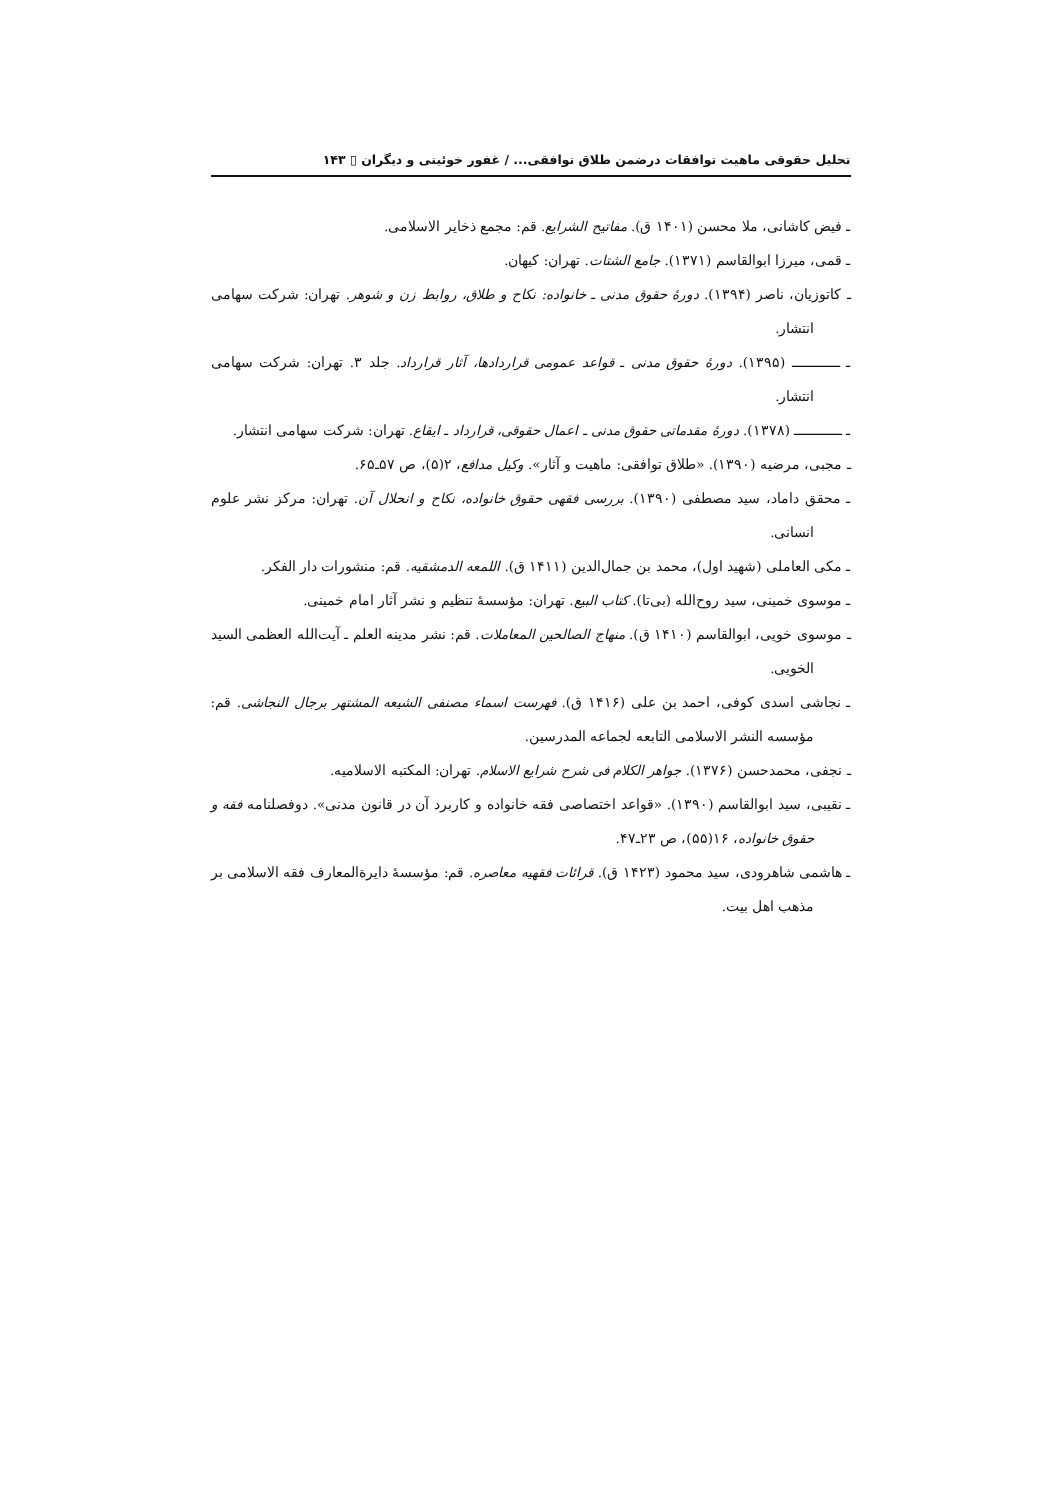تحلیل حقوقی ماهیت توافقات درضمن طلاق توافقی... / غفور خوئینی و دیگران ▯ ۱۴۳
ـ فیض کاشانی، ملا محسن (۱۴۰۱ ق). مفاتیح الشرایع. قم: مجمع ذخایر الاسلامی.
ـ قمی، میرزا ابوالقاسم (۱۳۷۱). جامع الشتات. تهران: کیهان.
ـ کاتوزیان، ناصر (۱۳۹۴). دورهٔ حقوق مدنی ـ خانواده: نکاح و طلاق، روابط زن و شوهر. تهران: شرکت سهامی انتشار.
ـ ــــــــــــ (۱۳۹۵). دورهٔ حقوق مدنی ـ قواعد عمومی قراردادها، آثار قرارداد. جلد ۳. تهران: شرکت سهامی انتشار.
ـ ــــــــــــ (۱۳۷۸). دورهٔ مقدماتی حقوق مدنی ـ اعمال حقوقی، قرارداد ـ ایقاع. تهران: شرکت سهامی انتشار.
ـ مجبی، مرضیه (۱۳۹۰). «طلاق توافقی: ماهیت و آثار». وکیل مدافع، ۲(۵)، ص ۵۷ـ۶۵.
ـ محقق داماد، سید مصطفی (۱۳۹۰). بررسی فقهی حقوق خانواده، نکاح و انحلال آن. تهران: مرکز نشر علوم انسانی.
ـ مکی العاملی (شهید اول)، محمد بن جمال‌الدین (۱۴۱۱ ق). اللمعه الدمشقیه. قم: منشورات دار الفکر.
ـ موسوی خمینی، سید روح‌الله (بی‌تا). کتاب البیع. تهران: مؤسسهٔ تنظیم و نشر آثار امام خمینی.
ـ موسوی خویی، ابوالقاسم (۱۴۱۰ ق). منهاج الصالحین المعاملات. قم: نشر مدینه العلم ـ آیت‌الله العظمی السید الخویی.
ـ نجاشی اسدی کوفی، احمد بن علی (۱۴۱۶ ق). فهرست اسماء مصنفی الشیعه المشتهر برجال النجاشی. قم: مؤسسه النشر الاسلامی التابعه لجماعه المدرسین.
ـ نجفی، محمدحسن (۱۳۷۶). جواهر الکلام فی شرح شرایع الاسلام. تهران: المکتبه الاسلامیه.
ـ نقیبی، سید ابوالقاسم (۱۳۹۰). «قواعد اختصاصی فقه خانواده و کاربرد آن در قانون مدنی». دوفصلنامه فقه و حقوق خانواده، ۱۶(۵۵)، ص ۲۳ـ۴۷.
ـ هاشمی شاهرودی، سید محمود (۱۴۲۳ ق). قرائات فقهیه معاصره. قم: مؤسسهٔ دایرةالمعارف فقه الاسلامی بر مذهب اهل بیت.